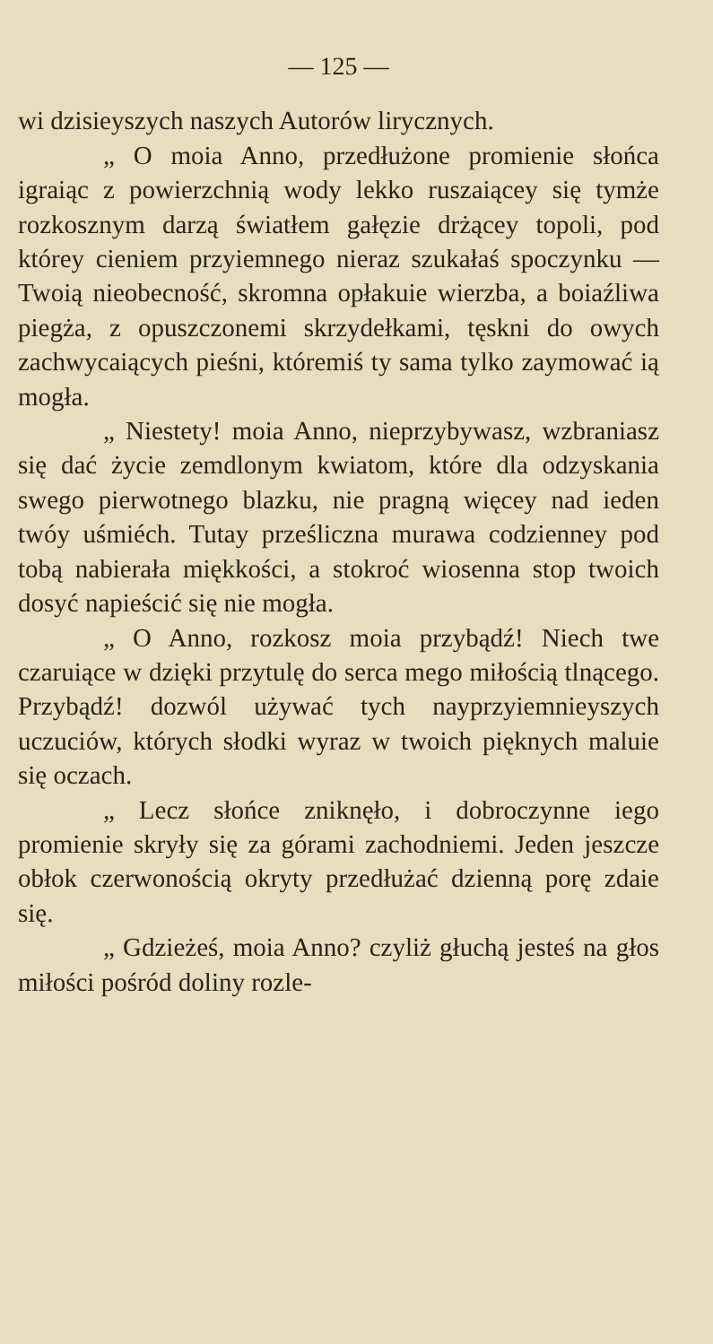— 125 —
wi dzisieyszych naszych Autorów lirycznych.
„ O moia Anno, przedłużone promienie słońca igraiąc z powierzchnią wody lekko ruszaiącey się tymże rozkosznym darzą światłem gałęzie drżącey topoli, pod którey cieniem przyiemnego nieraz szukałaś spoczynku — Twoią nieobecność, skromna opłakuie wierzba, a boiaźliwa piegża, z opuszczonemi skrzydełkami, tęskni do owych zachwycaiących pieśni, któremiś ty sama tylko zaymować ią mogła.
„ Niestety! moia Anno, nieprzybywasz, wzbraniasz się dać życie zemdlonym kwiatom, które dla odzyskania swego pierwotnego blazku, nie pragną więcey nad ieden twóy uśmiéch. Tutay prześliczna murawa codzienney pod tobą nabierała miękkości, a stokroć wiosenna stop twoich dosyć napieścić się nie mogła.
„ O Anno, rozkosz moia przybądź! Niech twe czaruiące w dzięki przytulę do serca mego miłością tlnącego. Przybądź! dozwól używać tych nayprzyiemnieyszych uczuciów, których słodki wyraz w twoich pięknych maluie się oczach.
„ Lecz słońce zniknęło, i dobroczynne iego promienie skryły się za górami zachodniemi. Jeden jeszcze obłok czerwonością okryty przedłużać dzienną porę zdaie się.
„ Gdzieżeś, moia Anno? czyliż głuchą jesteś na głos miłości pośród doliny rozle-